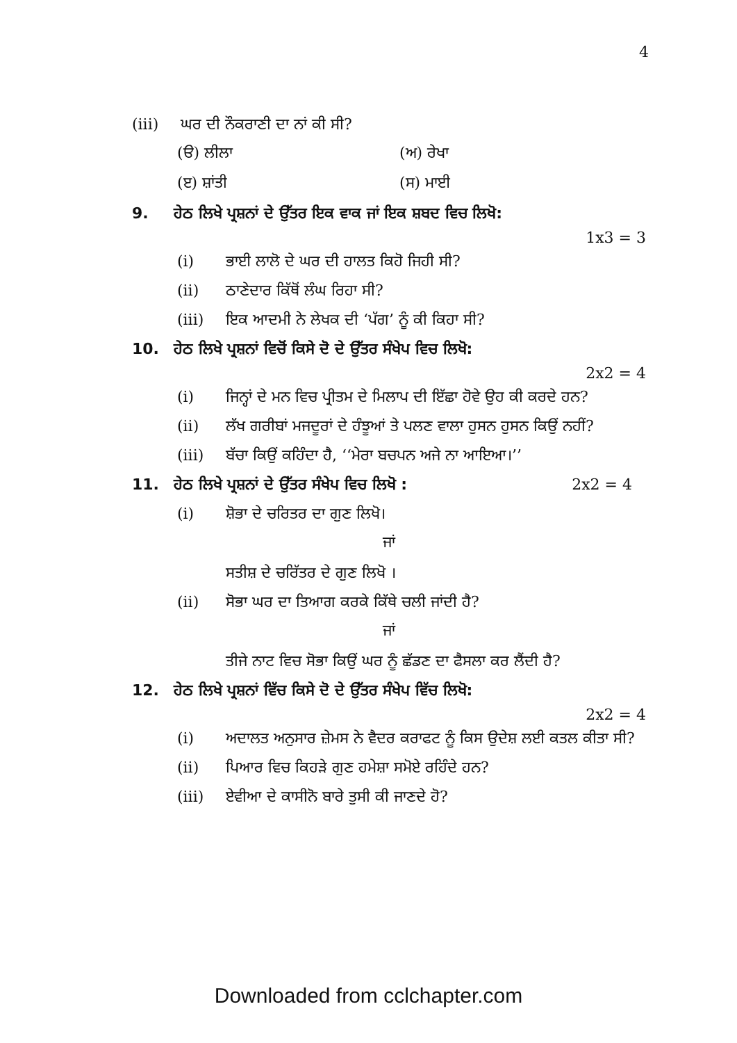4
(iii) ਘਰ ਦੀ ਨੌਕਰਾਣੀ ਦਾ ਨਾਂ ਕੀ ਸੀ?
(ੳ) ਲੀਲਾ (ਅ) ਰੇਖਾ
(ੲ) ਸ਼ਾਂਤੀ (ਸ) ਮਾਈ
9. ਹੇਠ ਲਿਖੇ ਪ੍ਰਸ਼ਨਾਂ ਦੇ ਉੱਤਰ ਇਕ ਵਾਕ ਜਾਂ ਇਕ ਸ਼ਬਦ ਵਿਚ ਲਿਖੋ:
1x3 = 3
(i) ਭਾਈ ਲਾਲੋ ਦੇ ਘਰ ਦੀ ਹਾਲਤ ਕਿਹੋ ਜਿਹੀ ਸੀ?
(ii) ਠਾਣੇਦਾਰ ਕਿੱਥੋਂ ਲੰਘ ਰਿਹਾ ਸੀ?
(iii) ਇਕ ਆਦਮੀ ਨੇ ਲੇਖਕ ਦੀ ‘ਪੱਗ’ ਨੂੰ ਕੀ ਕਿਹਾ ਸੀ?
10. ਹੇਠ ਲਿਖੇ ਪ੍ਰਸ਼ਨਾਂ ਵਿਚੋਂ ਕਿਸੇ ਦੋ ਦੇ ਉੱਤਰ ਸੰਖੇਪ ਵਿਚ ਲਿਖੋ:
2x2 = 4
(i) ਜਿਨ੍ਹਾਂ ਦੇ ਮਨ ਵਿਚ ਪ੍ਰੀਤਮ ਦੇ ਮਿਲਾਪ ਦੀ ਇੱਛਾ ਹੋਵੇ ਉਹ ਕੀ ਕਰਦੇ ਹਨ?
(ii) ਲੱਖ ਗਰੀਬਾਂ ਮਜਦੂਰਾਂ ਦੇ ਹੰਝੂਆਂ ਤੇ ਪਲਣ ਵਾਲਾ ਹੁਸਨ ਹੁਸਨ ਕਿਉਂ ਨਹੀਂ?
(iii) ਬੱਚਾ ਕਿਉਂ ਕਹਿੰਦਾ ਹੈ, ‘‘ਮੇਰਾ ਬਚਪਨ ਅਜੇ ਨਾ ਆਇਆ।’’
11. ਹੇਠ ਲਿਖੇ ਪ੍ਰਸ਼ਨਾਂ ਦੇ ਉੱਤਰ ਸੰਖੇਪ ਵਿਚ ਲਿਖੋ : 2x2 = 4
(i) ਸ਼ੋਭਾ ਦੇ ਚਰਿਤਰ ਦਾ ਗੁਣ ਲਿਖੋ।
ਜਾਂ
ਸਤੀਸ਼ ਦੇ ਚਰਿੱਤਰ ਦੇ ਗੁਣ ਲਿਖੋ ।
(ii) ਸੋਭਾ ਘਰ ਦਾ ਤਿਆਗ ਕਰਕੇ ਕਿੱਥੇ ਚਲੀ ਜਾਂਦੀ ਹੈ?
ਜਾਂ
ਤੀਜੇ ਨਾਟ ਵਿਚ ਸੋਭਾ ਕਿਉਂ ਘਰ ਨੂੰ ਛੱਡਣ ਦਾ ਫੈਸਲਾ ਕਰ ਲੈਂਦੀ ਹੈ?
12. ਹੇਠ ਲਿਖੇ ਪ੍ਰਸ਼ਨਾਂ ਵਿੱਚ ਕਿਸੇ ਦੋ ਦੇ ਉੱਤਰ ਸੰਖੇਪ ਵਿੱਚ ਲਿਖੋ:
2x2 = 4
(i) ਅਦਾਲਤ ਅਨੁਸਾਰ ਜ਼ੇਮਸ ਨੇ ਵੈਦਰ ਕਰਾਫਟ ਨੂੰ ਕਿਸ ਉਦੇਸ਼ ਲਈ ਕਤਲ ਕੀਤਾ ਸੀ?
(ii) ਪਿਆਰ ਵਿਚ ਕਿਹੜੇ ਗੁਣ ਹਮੇਸ਼ਾ ਸਮੋਏ ਰਹਿੰਦੇ ਹਨ?
(iii) ਏਵੀਆ ਦੇ ਕਾਸੀਨੋ ਬਾਰੇ ਤੁਸੀ ਕੀ ਜਾਣਦੇ ਹੋ?
Downloaded from cclchapter.com